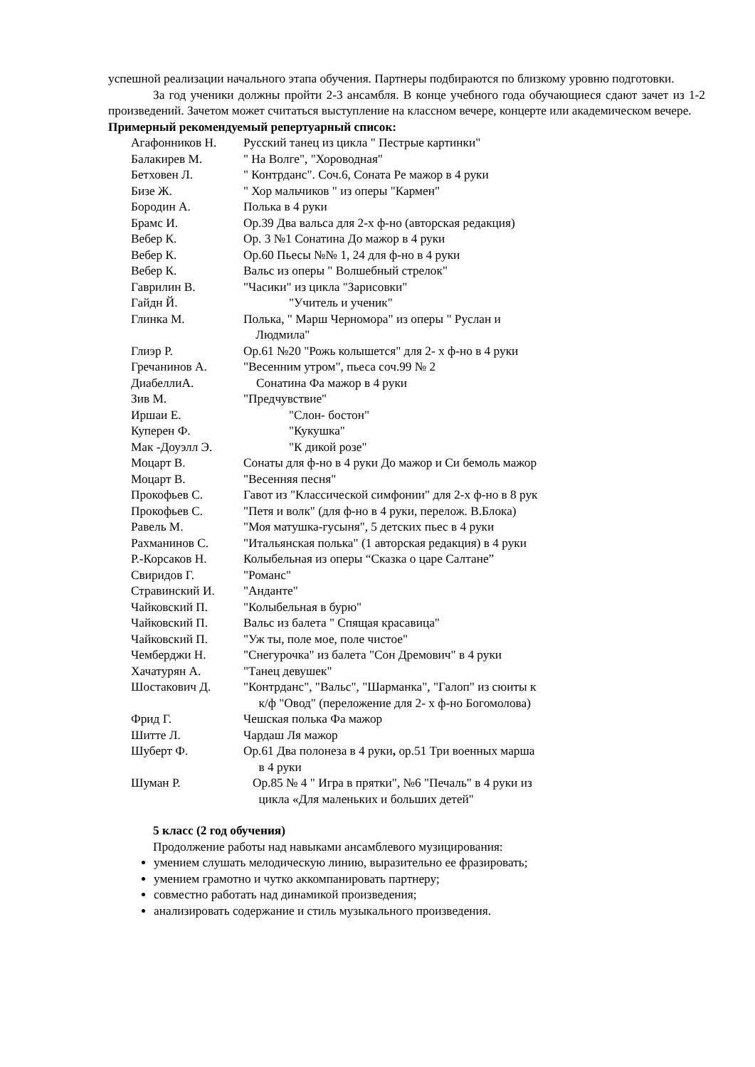успешной реализации начального этапа обучения. Партнеры подбираются по близкому уровню подготовки.
За год ученики должны пройти 2-3 ансамбля. В конце учебного года обучающиеся сдают зачет из 1-2 произведений. Зачетом может считаться выступление на классном вечере, концерте или академическом вечере.
Примерный рекомендуемый репертуарный список:
| Агафонников Н. | Русский танец из цикла " Пестрые картинки" |
| Балакирев М. | " На Волге", "Хороводная" |
| Бетховен Л. | " Контрданс". Соч.6, Соната Ре мажор в 4 руки |
| Бизе Ж. | " Хор мальчиков " из оперы "Кармен" |
| Бородин А. | Полька в 4 руки |
| Брамс И. | Ор.39 Два вальса для 2-х ф-но (авторская редакция) |
| Вебер К. | Ор. 3 №1 Сонатина До мажор в 4 руки |
| Вебер К. | Ор.60 Пьесы №№ 1, 24 для ф-но в 4 руки |
| Вебер К. | Вальс из оперы " Волшебный стрелок" |
| Гаврилин В. | "Часики" из цикла "Зарисовки" |
| Гайдн Й. | "Учитель и ученик" |
| Глинка М. | Полька, " Марш Черномора" из оперы " Руслан и Людмила" |
| Глиэр Р. | Ор.61 №20 "Рожь колышется" для 2- х ф-но в 4 руки |
| Гречанинов А. | "Весенним утром", пьеса соч.99 № 2 |
| ДиабеллиА. | Сонатина Фа мажор в 4 руки |
| Зив М. | "Предчувствие" |
| Иршаи Е. | "Слон- бостон" |
| Куперен Ф. | "Кукушка" |
| Мак -Доуэлл Э. | "К дикой розе" |
| Моцарт В. | Сонаты для ф-но в 4 руки До мажор и Си бемоль мажор |
| Моцарт В. | "Весенняя песня" |
| Прокофьев С. | Гавот из "Классической симфонии" для 2-х ф-но в 8 рук |
| Прокофьев С. | "Петя и волк" (для ф-но в 4 руки, перелож. В.Блока) |
| Равель М. | "Моя матушка-гусыня", 5 детских пьес в 4 руки |
| Рахманинов С. | "Итальянская полька" (1 авторская редакция) в 4 руки |
| Р.-Корсаков Н. | Колыбельная из оперы “Сказка о царе Салтане” |
| Свиридов Г. | "Романс" |
| Стравинский И. | "Анданте" |
| Чайковский П. | "Колыбельная в бурю" |
| Чайковский П. | Вальс из балета " Спящая красавица" |
| Чайковский П. | "Уж ты, поле мое, поле чистое" |
| Чемберджи Н. | "Снегурочка" из балета "Сон Дремович" в 4 руки |
| Хачатурян А. | "Танец девушек" |
| Шостакович Д. | "Контрданс", "Вальс", "Шарманка", "Галоп" из сюиты к к/ф "Овод" (переложение для 2- х ф-но Богомолова) |
| Фрид Г. | Чешская полька Фа мажор |
| Шитте Л. | Чардаш Ля мажор |
| Шуберт Ф. | Ор.61 Два полонеза в 4 руки , ор.51 Три военных марша в 4 руки |
| Шуман Р. | Ор.85 № 4 " Игра в прятки", №6 "Печаль" в 4 руки из цикла «Для маленьких и больших детей" |
5 класс (2 год обучения)
Продолжение работы над навыками ансамблевого музицирования:
умением слушать мелодическую линию, выразительно ее фразировать;
умением грамотно и чутко аккомпанировать партнеру;
совместно работать над динамикой произведения;
анализировать содержание и стиль музыкального произведения.